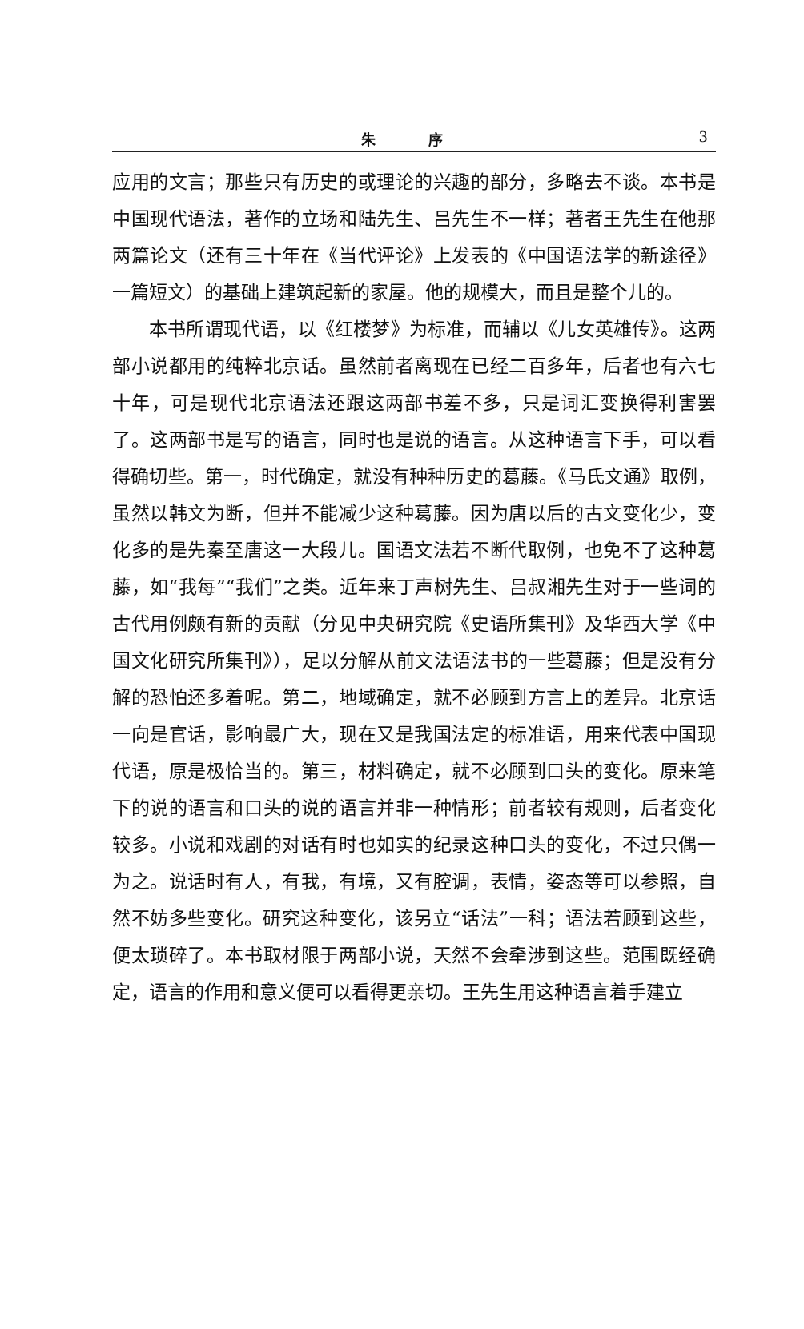朱 序
3
应用的文言；那些只有历史的或理论的兴趣的部分，多略去不谈。本书是中国现代语法，著作的立场和陆先生、吕先生不一样；著者王先生在他那两篇论文（还有三十年在《当代评论》上发表的《中国语法学的新途径》一篇短文）的基础上建筑起新的家屋。他的规模大，而且是整个儿的。
本书所谓现代语，以《红楼梦》为标准，而辅以《儿女英雄传》。这两部小说都用的纯粹北京话。虽然前者离现在已经二百多年，后者也有六七十年，可是现代北京语法还跟这两部书差不多，只是词汇变换得利害罢了。这两部书是写的语言，同时也是说的语言。从这种语言下手，可以看得确切些。第一，时代确定，就没有种种历史的葛藤。《马氏文通》取例，虽然以韩文为断，但并不能减少这种葛藤。因为唐以后的古文变化少，变化多的是先秦至唐这一大段儿。国语文法若不断代取例，也免不了这种葛藤，如“我每”“我们”之类。近年来丁声树先生、吕叔湘先生对于一些词的古代用例颇有新的贡献（分见中央研究院《史语所集刊》及华西大学《中国文化研究所集刊》），足以分解从前文法语法书的一些葛藤；但是没有分解的恐怕还多着呢。第二，地域确定，就不必顾到方言上的差异。北京话一向是官话，影响最广大，现在又是我国法定的标准语，用来代表中国现代语，原是极恰当的。第三，材料确定，就不必顾到口头的变化。原来笔下的说的语言和口头的说的语言并非一种情形；前者较有规则，后者变化较多。小说和戏剧的对话有时也如实的纪录这种口头的变化，不过只偶一为之。说话时有人，有我，有境，又有腔调，表情，姿态等可以参照，自然不妨多些变化。研究这种变化，该另立“话法”一科；语法若顾到这些，便太琐碎了。本书取材限于两部小说，天然不会牵涉到这些。范围既经确定，语言的作用和意义便可以看得更亲切。王先生用这种语言着手建立